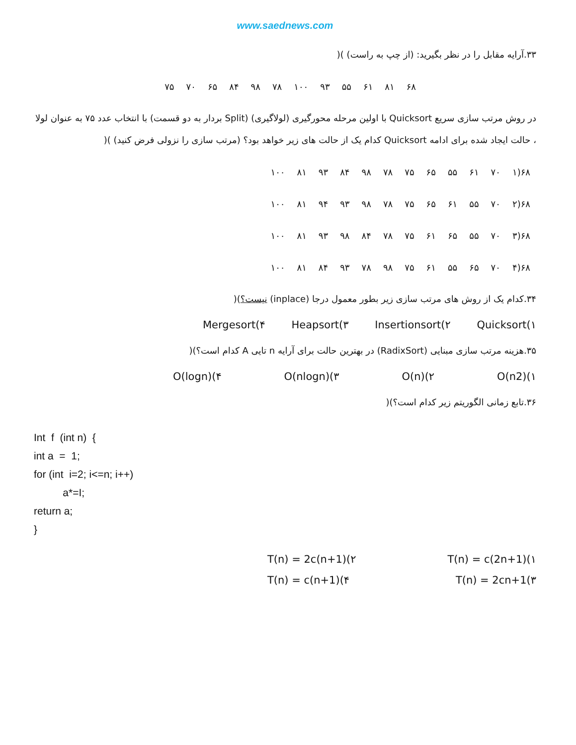www.saednews.com
۳۳.آرایه مقابل را در نظر بگیرید: (از چپ به راست) )(
| ۶۸ | ۸۱ | ۶۱ | ۵۵ | ۹۳ | ۱۰۰ | ۷۸ | ۹۸ | ۸۴ | ۶۵ | ۷۰ | ۷۵ |
در روش مرتب سازی سریع Quicksort با اولین مرحله محورگیری (لولاگیری) (Split بردار به دو قسمت) با انتخاب عدد ۷۵ به عنوان لولا ، حالت ایجاد شده برای ادامه Quicksort کدام یک از حالت های زیر خواهد بود؟ (مرتب سازی را نزولی فرض کنید) )(
| ۶۸(۱ | ۷۰ | ۶۱ | ۵۵ | ۶۵ | ۷۵ | ۷۸ | ۹۸ | ۸۴ | ۹۳ | ۸۱ | ۱۰۰ |
| ۶۸(۲ | ۷۰ | ۵۵ | ۶۱ | ۶۵ | ۷۵ | ۷۸ | ۹۸ | ۹۳ | ۹۴ | ۸۱ | ۱۰۰ |
| ۶۸(۳ | ۷۰ | ۵۵ | ۶۵ | ۶۱ | ۷۵ | ۷۸ | ۸۴ | ۹۸ | ۹۳ | ۸۱ | ۱۰۰ |
| ۶۸(۴ | ۷۰ | ۶۵ | ۵۵ | ۶۱ | ۷۵ | ۹۸ | ۷۸ | ۹۳ | ۸۴ | ۸۱ | ۱۰۰ |
۳۴.کدام یک از روش های مرتب سازی زیر بطور معمول درجا (inplace) نیست؟)(
Quicksort(۱ Insertionsort(۲ Heapsort(۳ Mergesort(۴
۳۵.هزینه مرتب سازی مبنایی (RadixSort) در بهترین حالت برای آرایه n تایی A کدام است؟)(
O(n2)(۱ O(n)(۲ O(nlogn)(۳ O(logn)(۴
۳۶.تابع زمانی الگوریتم زیر کدام است؟)(
Int  f  (int n)  {
int a  =  1;
for (int  i=2; i<=n; i++)
          a*=I;
return a;
}
T(n) = c(2n+1)(۱ T(n) = 2c(n+1)(۲
T(n) = 2cn+1(۳ T(n) = c(n+1)(۴